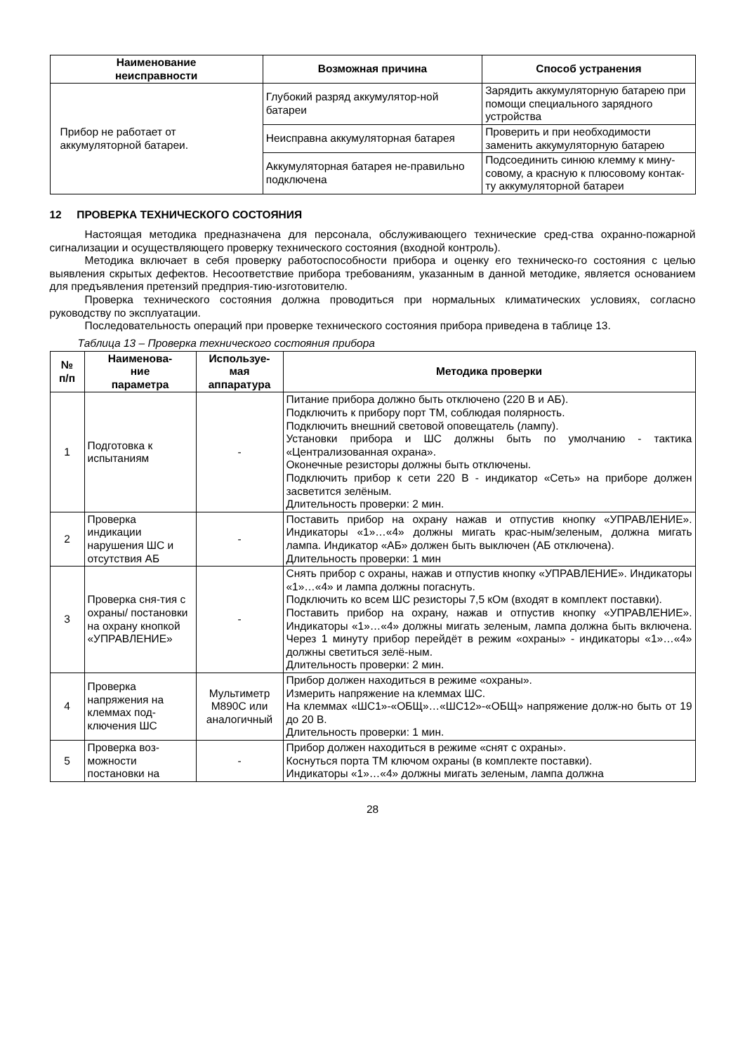| Наименование неисправности | Возможная причина | Способ устранения |
| --- | --- | --- |
| Прибор не работает от аккумуляторной батареи. | Глубокий разряд аккумулятор-ной батареи | Зарядить аккумуляторную батарею при помощи специального зарядного устройства |
| | Неисправна аккумуляторная батарея | Проверить и при необходимости заменить аккумуляторную батарею |
| | Аккумуляторная батарея не-правильно подключена | Подсоединить синюю клемму к мину-совому, а красную к плюсовому контак-ту аккумуляторной батареи |
12 ПРОВЕРКА ТЕХНИЧЕСКОГО СОСТОЯНИЯ
Настоящая методика предназначена для персонала, обслуживающего технические сред-ства охранно-пожарной сигнализации и осуществляющего проверку технического состояния (входной контроль).
Методика включает в себя проверку работоспособности прибора и оценку его техническо-го состояния с целью выявления скрытых дефектов. Несоответствие прибора требованиям, указанным в данной методике, является основанием для предъявления претензий предприя-тию-изготовителю.
Проверка технического состояния должна проводиться при нормальных климатических условиях, согласно руководству по эксплуатации.
Последовательность операций при проверке технического состояния прибора приведена в таблице 13.
Таблица 13 – Проверка технического состояния прибора
| № п/п | Наименова- ние параметра | Используе- мая аппаратура | Методика проверки |
| --- | --- | --- | --- |
| 1 | Подготовка к испытаниям | - | Питание прибора должно быть отключено (220 В и АБ). Подключить к прибору порт ТМ, соблюдая полярность. Подключить внешний световой оповещатель (лампу). Установки прибора и ШС должны быть по умолчанию - тактика «Централизованная охрана». Оконечные резисторы должны быть отключены. Подключить прибор к сети 220 В - индикатор «Сеть» на приборе должен засветится зелёным. Длительность проверки: 2 мин. |
| 2 | Проверка индикации нарушения ШС и отсутствия АБ | - | Поставить прибор на охрану нажав и отпустив кнопку «УПРАВЛЕНИЕ». Индикаторы «1»…«4» должны мигать крас-ным/зеленым, должна мигать лампа. Индикатор «АБ» должен быть выключен (АБ отключена). Длительность проверки: 1 мин |
| 3 | Проверка сня-тия с охраны/ постановки на охрану кнопкой «УПРАВЛЕНИЕ» | - | Снять прибор с охраны, нажав и отпустив кнопку «УПРАВЛЕНИЕ». Индикаторы «1»…«4» и лампа должны погаснуть. Подключить ко всем ШС резисторы 7,5 кОм (входят в комплект поставки). Поставить прибор на охрану, нажав и отпустив кнопку «УПРАВЛЕНИЕ». Индикаторы «1»…«4» должны мигать зеленым, лампа должна быть включена. Через 1 минуту прибор перейдёт в режим «охраны» - индикаторы «1»…«4» должны светиться зелё-ным. Длительность проверки: 2 мин. |
| 4 | Проверка напряжения на клеммах под-ключения ШС | Мультиметр M890C или аналогичный | Прибор должен находиться в режиме «охраны». Измерить напряжение на клеммах ШС. На клеммах «ШС1»-«ОБЩ»…«ШС12»-«ОБЩ» напряжение долж-но быть от 19 до 20 В. Длительность проверки: 1 мин. |
| 5 | Проверка воз-можности постановки на | - | Прибор должен находиться в режиме «снят с охраны». Коснуться порта ТМ ключом охраны (в комплекте поставки). Индикаторы «1»…«4» должны мигать зеленым, лампа должна |
28